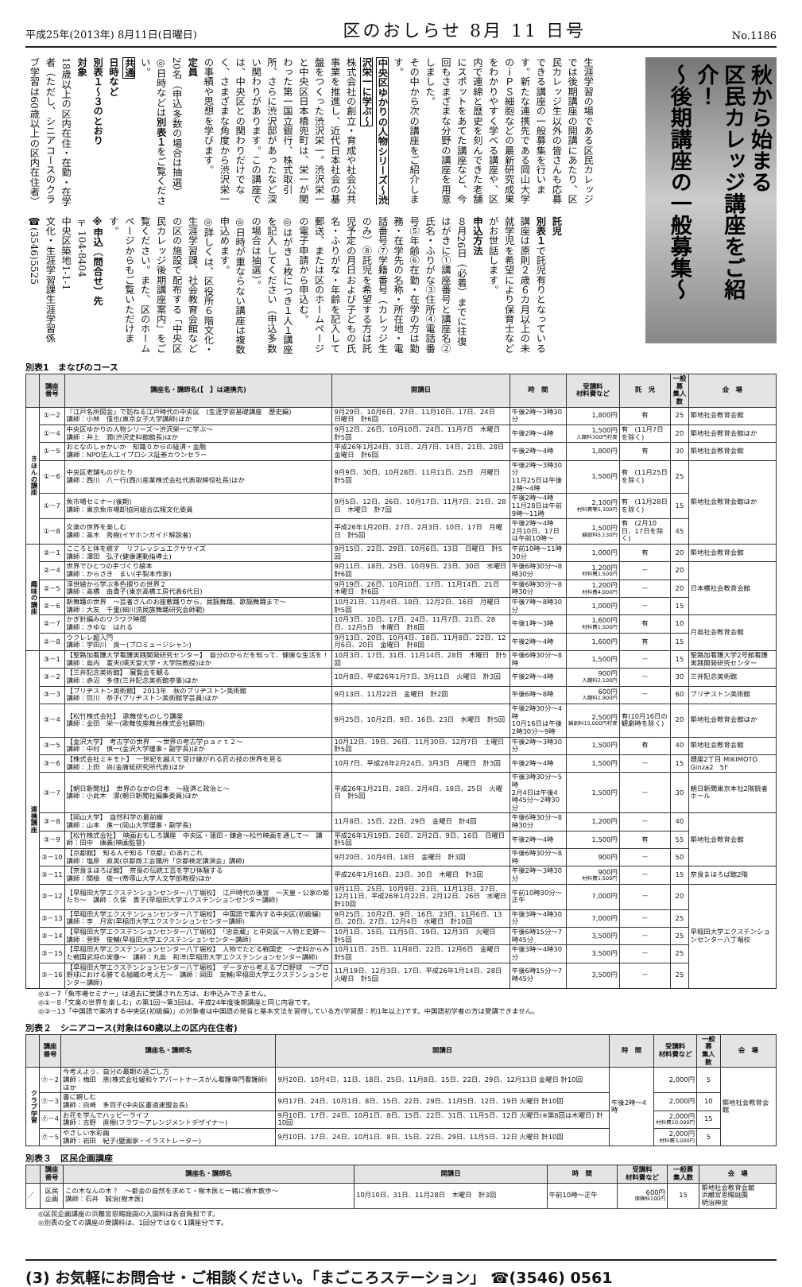平成25年(2013年) 8月11日(日曜日) 区のおしらせ 8月 11 日号 No.1186
秋から始まる
区民カレッジ講座をご紹介！
～後期講座の一般募集～
生涯学習の場である区民カレッジでは後期講座の開講にあたり、区民カレッジ生以外の皆さんも応募できる講座の一般募集を行います。新たな連携先である岡山大学のｉＰＳ細胞などの最新研究成果をわかりやすく学べる講座や、区内で連綿と歴史を刻んできた老舗にスポットをあてた講座など、今回もさまざまな分野の講座を用意しました。
その中から次の講座をご紹介します。
中央区ゆかりの人物シリーズ～渋沢栄一に学ぶ～
株式会社の創立・育成や社会公共事業を推進し、近代日本社会の基盤をつくった渋沢栄一。渋沢栄一と中央区日本橋兜町は、栄一が関わった第一国立銀行、株式取引所、さらに渋沢邸があったなど深い関わりがあります。この講座では、中央区との関わりだけでなく、さまざまな角度から渋沢栄一の事績や思想を学びます。
定員
20名（申込多数の場合は抽選）
◎日時などは別表１をご覧ください。
共通
日時など
別表１～３のとおり
対象
18歳以上の区内在住・在勤・在学者（ただし、シニアコースのクラブ学習は60歳以上の区内在住者）
託児
別表１で託児有りとなっている講座は原則２歳６カ月以上の未就学児を希望により保育士などがお世話します。
申込方法
８月26日（必着）までに往復はがきに①講座番号と講座名②氏名・ふりがな③住所④電話番号⑤年齢⑥在勤・在学の方は勤務・在学先の名称・所在地・電話番号⑦学籍番号（カレッジ生のみ）⑧託児を希望する方は託児予定の月日および子どもの氏名・ふりがな・年齢を記入して郵送、または区のホームページの電子申請から申込む。
◎はがき１枚につき１人１講座を記入してください（申込多数の場合は抽選）。
◎日時が重ならない講座は複数申込めます。
◎詳しくは、区役所６階文化・生涯学習課、社会教育会館などの区の施設で配布する「中央区民カレッジ後期講座案内」をご覧ください。また、区のホームページからもご覧いただけます。
※申込（問合せ）先
〒104-8404
中央区築地1-1-1
文化・生涯学習課生涯学習係 ☎(3546)5525
別表1　まなびのコース
| | 講座 番号 | 講座名・講師名(【 】は連携先) | 開講日 | 時 間 | 受講料 材料費など | 託 児 | 一般募 集人数 | 会 場 |
| --- | --- | --- | --- | --- | --- | --- | --- | --- |
| きほんの講座 | ①－2 | 『江戸名所図会』で訪ねる江戸時代の中央区 (生涯学習基礎講座 歴史編) 講師：小林 信也(東京女子大学講師)ほか | 9月29日、10月6日、27日、11月10日、17日、24日 日曜日 計6回 | 午後2時～3時30分 | 1,800円 | 有 | 25 | 築地社会教育会館 |
| | ①－4 | 中央区ゆかりの人物シリーズ～渋沢栄一に学ぶ～ 講師：井上 潤(渋沢史料館館長)ほか | 9月12日、26日、10月10日、24日、11月7日 木曜日 計5回 | 午後2時～4時 | 1,500円 入館料300円程度 | 有 (11月7日を除く) | 20 | 築地社会教育会館ほか |
| | ①－5 | おとなのしゃかいか 知識０からの経済・金融 講師：NPO法人エイプロシス証券カウンセラー | 平成26年1月24日、31日、2月7日、14日、21日、28日 金曜日 計6回 | 午後2時～4時 | 1,800円 | 有 | 30 | 築地社会教育会館 |
| | ①－6 | 中央区老舗ものがたり 講師：西川 八一行(西川産業株式会社代表取締役社長)ほか | 9月9日、30日、10月28日、11月11日、25日 月曜日 計5回 | 午後2時～3時30分 11月25日は午後2時～4時 | 1,500円 | 有 (11月25日を除く) | 25 | 築地社会教育会館ほか |
| | ①－7 | 魚市場セミナー(後期) 講師：東京魚市場卸協同組合広報文化委員 | 9月5日、12日、26日、10月17日、11月7日、21日、28日 木曜日 計7回 | 午後2時～4時 11月28日は午前9時～11時 | 2,100円 材料費等5,300円 | 有 (11月28日を除く) | 15 | |
| | ①－8 | 文楽の世界を楽しむ 講師：高木 秀樹(イヤホンガイド解説者) | 平成26年1月20日、27日、2月3日、10日、17日 月曜日 計5回 | 午後2時～4時 2月10日、17日は午前10時～ | 1,500円 観劇料5,130円 | 有 (2月10日、17日を除く) | 45 | |
| 趣味の講座 | ②－1 | こころと体を癒す リフレッシュエクササイズ 講師：澤田 弘子(健康運動指導士) | 9月15日、22日、29日、10月6日、13日 日曜日 計5回 | 午前10時～11時30分 | 1,000円 | 有 | 20 | 築地社会教育会館 |
| | ②－4 | 世界でひとつの手づくり絵本 講師：からさき まい(手製本作家) | 9月11日、18日、25日、10月9日、23日、30日 水曜日 計6回 | 午後6時30分～8時30分 | 1,200円 材料費1,500円 | － | 20 | 日本橋社会教育会館 |
| | ②－5 | 浮世絵から学ぶ多色摺りの世界２ 講師：高橋 由貴子(東京高橋工房代表6代目) | 9月19日、26日、10月10日、17日、11月14日、21日 木曜日 計6回 | 午後6時30分～8時30分 | 1,200円 材料費4,000円 | － | 20 | |
| | ②－6 | 新舞踊の世界 ～芸者さんのお座敷踊りから、民謡舞踊、歌謡舞踊まで～ 講師：大友 千里(細川流民族舞踊研究会師範) | 10月21日、11月4日、18日、12月2日、16日 月曜日 計5回 | 午後7時～8時30分 | 1,000円 | － | 15 | |
| | ②－7 | かぎ針編みのワクワク時間 講師：きゆな はれる | 10月3日、10日、17日、24日、11月7日、21日、28日、12月5日 木曜日 計8回 | 午後1時～3時 | 1,600円 材料費1,500円 | 有 | 10 | 月島社会教育会館 |
| | ②－8 | ウクレレ超入門 講師：宇田川 良一(プロミュージシャン) | 9月13日、20日、10月4日、18日、11月8日、22日、12月6日、20日 金曜日 計8回 | 午後2時～4時 | 1,600円 | 有 | 15 | |
| 連携講座 | ③－1 | 【聖路加看護大学看護実践開発研究センター】 自分のからだを知って、健康な生活を！ 講師：島内 憲夫(順天堂大学・大学院教授)ほか | 10月3日、17日、31日、11月14日、28日 木曜日 計5回 | 午後6時30分～8時 | 1,500円 | － | 15 | 聖路加看護大学2号館看護実践開発研究センター |
| | ③－2 | 【三井記念美術館】 展覧会を観る 講師：赤沼 多佳(三井記念美術館参事)ほか | 10月8日、平成26年1月7日、3月11日 火曜日 計3回 | 午後2時～4時 | 900円 入館料2,100円 | － | 30 | 三井記念美術館 |
| | ③－3 | 【ブリヂストン美術館】 2013年 秋のブリヂストン美術館 講師：賀川 恭子(ブリヂストン美術館学芸員)ほか | 9月13日、11月22日 金曜日 計2回 | 午後6時～8時 | 600円 入館料1,900円 | － | 60 | ブリヂストン美術館 |
| | ③－4 | 【松竹株式会社】 歌舞伎ものしり講座 講師：金田 栄一(歌舞伎座舞台株式会社顧問) | 9月25日、10月2日、9日、16日、23日 水曜日 計5回 | 午後2時30分～4時 10月16日は午後2時30分～9時 | 2,500円 観劇料15,000円程度 | 有(10月16日の観劇時を除く) | 20 | 築地社会教育会館ほか |
| | ③－5 | 【金沢大学】 考古学の世界 ～世界の考古学ｐａｒｔ２～ 講師：中村 慎一(金沢大学理事・副学長)ほか | 10月12日、19日、26日、11月30日、12月7日 土曜日 計5回 | 午後2時～3時30分 | 1,500円 | 有 | 40 | 築地社会教育会館 |
| | ③－6 | 【株式会社ミキモト】 一世紀を越えて受け継がれる匠の技の世界を見る 講師：上田 尚(金唐紙研究所代表)ほか | 10月7日、平成26年2月24日、3月3日 月曜日 計3回 | 午後2時～4時 | 1,500円 | － | 15 | 銀座2丁目 MIKIMOTO Ginza2 5F |
| | ③－7 | 【朝日新聞社】 世界のなかの日本 ～経済と政治と～ 講師：小此木 潔(朝日新聞社編集委員)ほか | 平成26年1月21日、28日、2月4日、18日、25日 火曜日 計5回 | 午後3時30分～5時 2月4日は午後4時45分～2時30分 | 1,500円 | － | 30 | 朝日新聞東京本社2階読者ホール |
| | ③－8 | 【岡山大学】 自然科学の最前線 講師：山本 進一(岡山大学理事・副学長) | 11月8日、15日、22日、29日 金曜日 計4回 | 午後6時30分～8時30分 | 1,200円 | － | 40 | 築地社会教育会館 |
| | ③－9 | 【松竹株式会社】 映画おもしろ講座 中央区・蒲田・鎌倉～松竹映画を通して～ 講師：田中 康義(映画監督) | 平成26年1月19日、26日、2月2日、9日、16日 日曜日 計5回 | 午後2時～4時 | 1,500円 | 有 | 55 | |
| | ③－10 | 【京都館】 知る人ぞ知る「京都」のあれこれ 講師：塩原 直美(京都商工会議所「京都検定講演会」講師) | 9月20日、10月4日、18日 金曜日 計3回 | 午後6時30分～8時 | 900円 | － | 50 | |
| | ③－11 | 【奈良まほろば館】 奈良の伝統工芸を学び体験する 講師：関根 俊一(帝塚山大学人文学部教授)ほか | 平成26年1月16日、23日、30日 木曜日 計3回 | 午後2時～3時30分 | 900円 材料費1,500円 | － | 15 | 奈良まほろば館2階 |
| | ③－12 | 【早稲田大学エクステンションセンター八丁堀校】 江戸時代の後宮 ～天皇・公家の姫たち～ 講師：久保 貴子(早稲田大学エクステンションセンター講師) | 9月11日、25日、10月9日、23日、11月13日、27日、12月11日、平成26年1月22日、2月12日、26日 水曜日 計10回 | 午前10時30分～正午 | 7,000円 | － | 20 | 早稲田大学エクステンションセンター八丁堀校 |
| | ③－13 | 【早稲田大学エクステンションセンター八丁堀校】 中国語で案内する中央区(初級編) 講師：李 月宮(早稲田大学エクステンションセンター講師) | 9月25日、10月2日、9日、16日、23日、11月6日、13日、20日、27日、12月4日 水曜日 計10回 | 午後3時～4時30分 | 7,000円 | － | 25 | |
| | ③－14 | 【早稲田大学エクステンションセンター八丁堀校】 「忠臣蔵」と中央区～人物と史跡～ 講師：菅野 俊輔(早稲田大学エクステンションセンター講師) | 10月1日、15日、11月5日、19日、12月3日 火曜日 計5回 | 午後6時15分～7時45分 | 3,500円 | － | 25 | |
| | ③－15 | 【早稲田大学エクステンションセンター八丁堀校】 人物でたどる戦国史 ～史料からみた戦国武将の実像～ 講師：丸島 和洋(早稲田大学エクステンションセンター講師) | 10月11日、25日、11月8日、22日、12月6日 金曜日 計5回 | 午後3時～4時30分 | 3,500円 | － | 25 | |
| | ③－16 | 【早稲田大学エクステンションセンター八丁堀校】 データから考えるプロ野球 ～プロ野球における勝てる組織の考え方～ 講師：岡田 友輔(早稲田大学エクステンションセンター講師) | 11月19日、12月3日、17日、平成26年1月14日、28日 火曜日 計5回 | 午後6時15分～7時45分 | 3,500円 | － | 25 | |
◎①－7「魚市場セミナー」は過去に受講された方は、お申込みできません。
◎①－8「文楽の世界を楽しむ」の第1回～第3回は、平成24年度後期講座と同じ内容です。
◎③－13「中国語で案内する中央区(初級編)」の対象者は中国語の発音と基本文法を習得している方(学習歴：約1年以上)です。中国語初学者の方は受講できません。
別表２　シニアコース(対象は60歳以上の区内在住者)
| | 講座 番号 | 講座名・講師名 | 開講日 | 時 間 | 受講料 材料費など | 一般募 集人数 | 会 場 |
| --- | --- | --- | --- | --- | --- | --- | --- |
| クラブ学習 | ㋗－2 | 今考えよう、自分の最期の過ごし方 講師：梅田 恵(株式会社緩和ケアパートナーズがん看護専門看護師)ほか | 9月20日、10月4日、11日、18日、25日、11月8日、15日、22日、29日、12月13日 金曜日 計10回 | 午後2時～4時 | 2,000円 | 5 | 築地社会教育会館 |
| | ㋗－3 | 書に親しむ 講師：白崎 多賀子(中央区書道連盟会長) | 9月17日、24日、10月1日、8日、15日、22日、29日、11月5日、12日、19日 火曜日 計10回 | | 2,000円 | 10 | |
| | ㋗－4 | お花を学んでハッピーライフ 講師：吉野 直樹(フラワーアレンジメントデザイナー) | 9月10日、17日、24日、10月1日、8日、15日、22日、31日、11月5日、12日 火曜日(※第8回は木曜日) 計10回 | | 2,000円 材料費10,000円 | 15 | |
| | ㋗－5 | やさしい水彩画 講師：岩田 紀子(壁画家・イラストレーター) | 9月10日、17日、24日、10月1日、8日、15日、22日、29日、11月5日、12日 火曜日 計10回 | | 2,000円 材料費3,000円 | 5 | |
別表３　区民企画講座
| | 講座 番号 | 講座名・講師名 | 開講日 | 時 間 | 受講料 材料費など | 一般募 集人数 | 会 場 |
| --- | --- | --- | --- | --- | --- | --- | --- |
| ／ | 区民 企画 | この木なんの木？ ～都会の自然を求めて・樹木医と一緒に樹木散歩～ 講師：石井 誠治(樹木医) | 10月10日、31日、11月28日 木曜日 計3回 | 午前10時～正午 | 600円 保険料100円 | 15 | 築地社会教育会館 浜離宮恩賜庭園 明治神宮 |
◎区民企画講座の浜離宮恩賜庭園の入園料は各自負担です。
◎別表の全ての講座の受講料は、1回分ではなく1講座分です。
(3) お気軽にお問合せ・ご相談ください。「まごころステーション」 ☎(3546) 0561